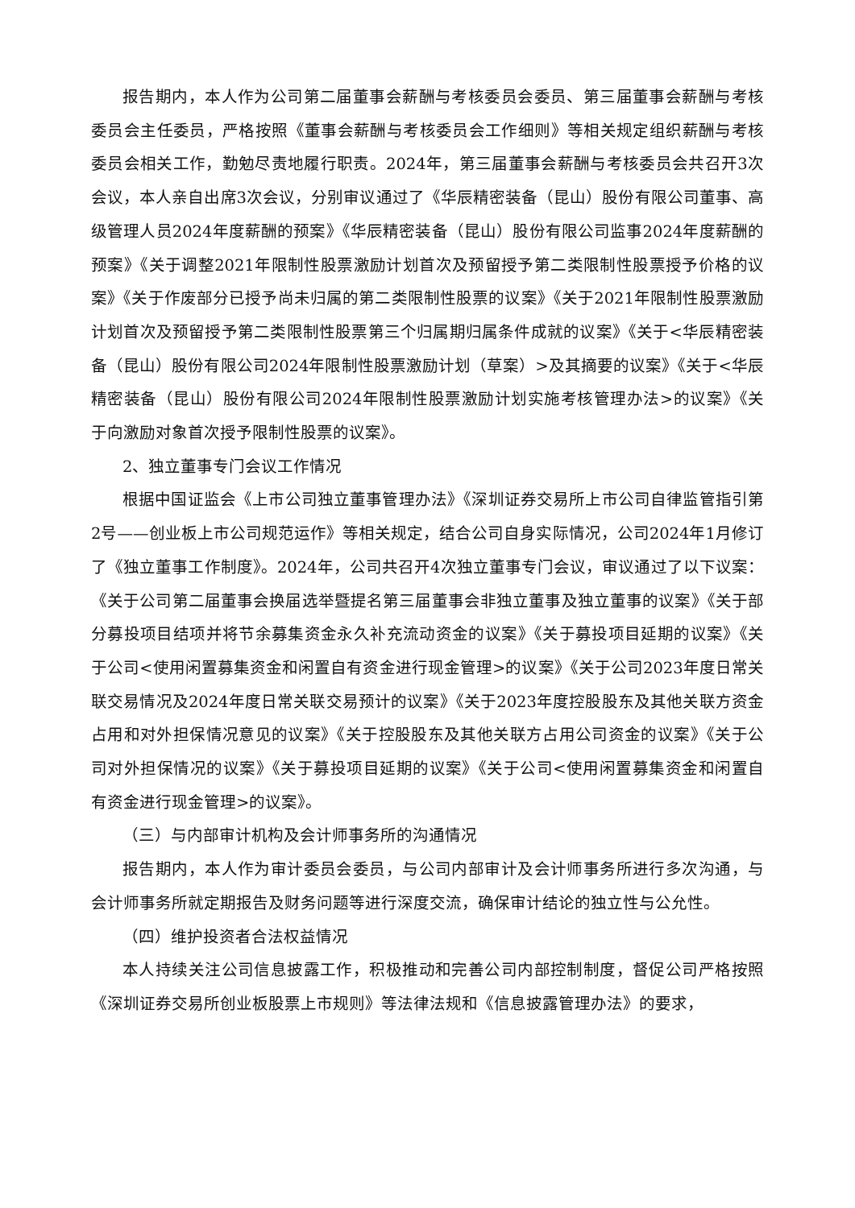报告期内，本人作为公司第二届董事会薪酬与考核委员会委员、第三届董事会薪酬与考核委员会主任委员，严格按照《董事会薪酬与考核委员会工作细则》等相关规定组织薪酬与考核委员会相关工作，勤勉尽责地履行职责。2024年，第三届董事会薪酬与考核委员会共召开3次会议，本人亲自出席3次会议，分别审议通过了《华辰精密装备（昆山）股份有限公司董事、高级管理人员2024年度薪酬的预案》《华辰精密装备（昆山）股份有限公司监事2024年度薪酬的预案》《关于调整2021年限制性股票激励计划首次及预留授予第二类限制性股票授予价格的议案》《关于作废部分已授予尚未归属的第二类限制性股票的议案》《关于2021年限制性股票激励计划首次及预留授予第二类限制性股票第三个归属期归属条件成就的议案》《关于<华辰精密装备（昆山）股份有限公司2024年限制性股票激励计划（草案）>及其摘要的议案》《关于<华辰精密装备（昆山）股份有限公司2024年限制性股票激励计划实施考核管理办法>的议案》《关于向激励对象首次授予限制性股票的议案》。
2、独立董事专门会议工作情况
根据中国证监会《上市公司独立董事管理办法》《深圳证券交易所上市公司自律监管指引第2号——创业板上市公司规范运作》等相关规定，结合公司自身实际情况，公司2024年1月修订了《独立董事工作制度》。2024年，公司共召开4次独立董事专门会议，审议通过了以下议案：《关于公司第二届董事会换届选举暨提名第三届董事会非独立董事及独立董事的议案》《关于部分募投项目结项并将节余募集资金永久补充流动资金的议案》《关于募投项目延期的议案》《关于公司<使用闲置募集资金和闲置自有资金进行现金管理>的议案》《关于公司2023年度日常关联交易情况及2024年度日常关联交易预计的议案》《关于2023年度控股股东及其他关联方资金占用和对外担保情况意见的议案》《关于控股股东及其他关联方占用公司资金的议案》《关于公司对外担保情况的议案》《关于募投项目延期的议案》《关于公司<使用闲置募集资金和闲置自有资金进行现金管理>的议案》。
（三）与内部审计机构及会计师事务所的沟通情况
报告期内，本人作为审计委员会委员，与公司内部审计及会计师事务所进行多次沟通，与会计师事务所就定期报告及财务问题等进行深度交流，确保审计结论的独立性与公允性。
（四）维护投资者合法权益情况
本人持续关注公司信息披露工作，积极推动和完善公司内部控制制度，督促公司严格按照《深圳证券交易所创业板股票上市规则》等法律法规和《信息披露管理办法》的要求，